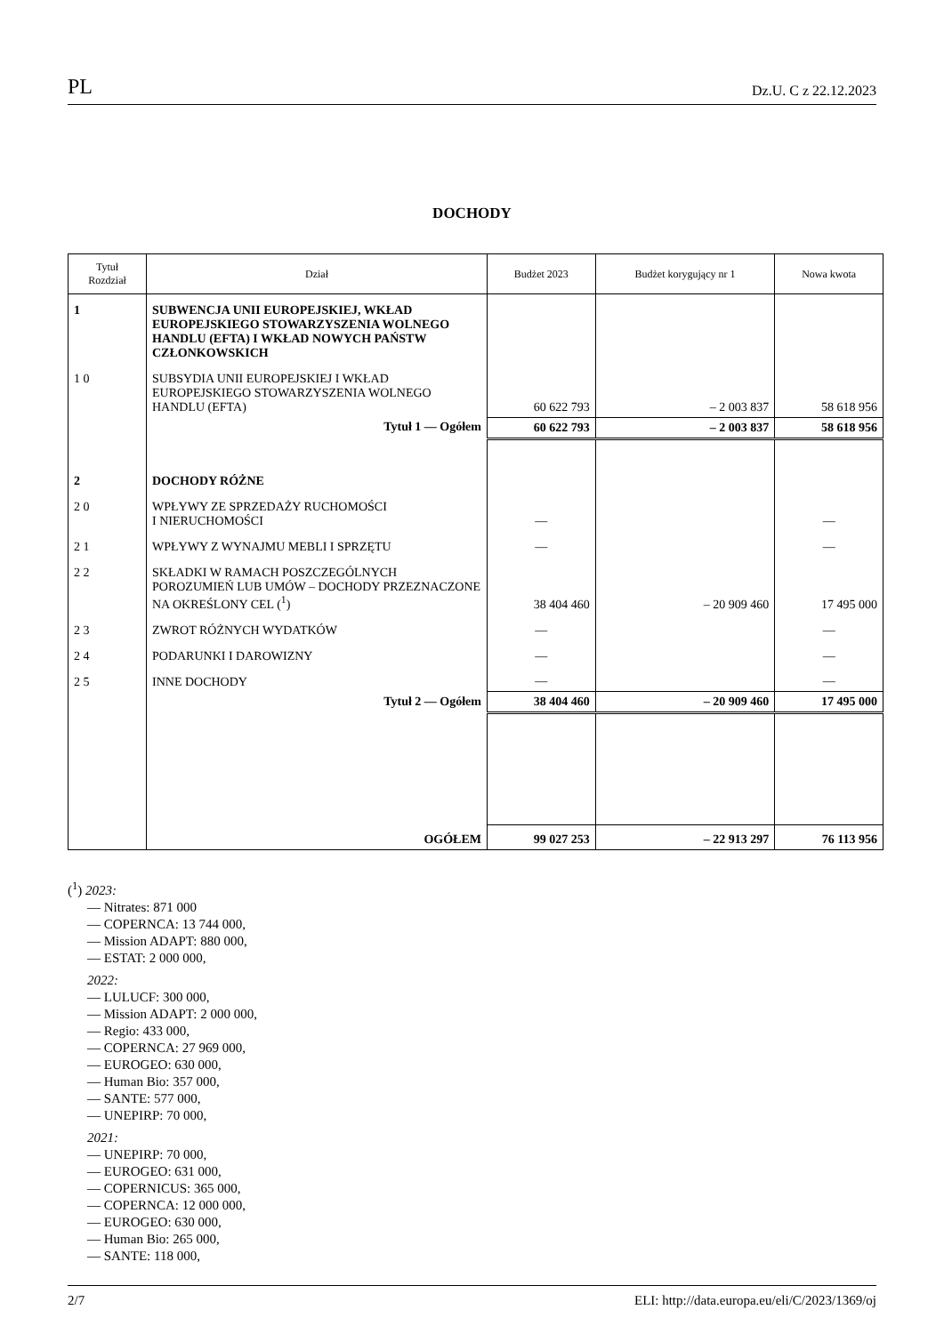PL Dz.U. C z 22.12.2023
DOCHODY
| Tytuł Rozdział | Dział | Budżet 2023 | Budżet korygujący nr 1 | Nowa kwota |
| --- | --- | --- | --- | --- |
| 1 | SUBWENCJA UNII EUROPEJSKIEJ, WKŁAD EUROPEJSKIEGO STOWARZYSZENIA WOLNEGO HANDLU (EFTA) I WKŁAD NOWYCH PAŃSTW CZŁONKOWSKICH | | | |
| 1 0 | SUBSYDIA UNII EUROPEJSKIEJ I WKŁAD EUROPEJSKIEGO STOWARZYSZENIA WOLNEGO HANDLU (EFTA) | 60 622 793 | – 2 003 837 | 58 618 956 |
| | Tytuł 1 — Ogółem | 60 622 793 | – 2 003 837 | 58 618 956 |
| 2 | DOCHODY RÓŻNE | | | |
| 2 0 | WPŁYWY ZE SPRZEDAŻY RUCHOMOŚCI I NIERUCHOMOŚCI | — | | — |
| 2 1 | WPŁYWY Z WYNAJMU MEBLI I SPRZĘTU | — | | — |
| 2 2 | SKŁADKI W RAMACH POSZCZEGÓLNYCH POROZUMIEŃ LUB UMÓW – DOCHODY PRZEZNACZONE NA OKREŚLONY CEL (<sup>1</sup>) | 38 404 460 | – 20 909 460 | 17 495 000 |
| 2 3 | ZWROT RÓŻNYCH WYDATKÓW | — | | — |
| 2 4 | PODARUNKI I DAROWIZNY | — | | — |
| 2 5 | INNE DOCHODY | — | | — |
| | Tytuł 2 — Ogółem | 38 404 460 | – 20 909 460 | 17 495 000 |
| | OGÓŁEM | 99 027 253 | – 22 913 297 | 76 113 956 |
(<sup>1</sup>) 2023:
— Nitrates: 871 000
— COPERNCA: 13 744 000,
— Mission ADAPT: 880 000,
— ESTAT: 2 000 000,
2022:
— LULUCF: 300 000,
— Mission ADAPT: 2 000 000,
— Regio: 433 000,
— COPERNCA: 27 969 000,
— EUROGEO: 630 000,
— Human Bio: 357 000,
— SANTE: 577 000,
— UNEPIRP: 70 000,
2021:
— UNEPIRP: 70 000,
— EUROGEO: 631 000,
— COPERNICUS: 365 000,
— COPERNCA: 12 000 000,
— EUROGEO: 630 000,
— Human Bio: 265 000,
— SANTE: 118 000,
2/7 ELI: http://data.europa.eu/eli/C/2023/1369/oj